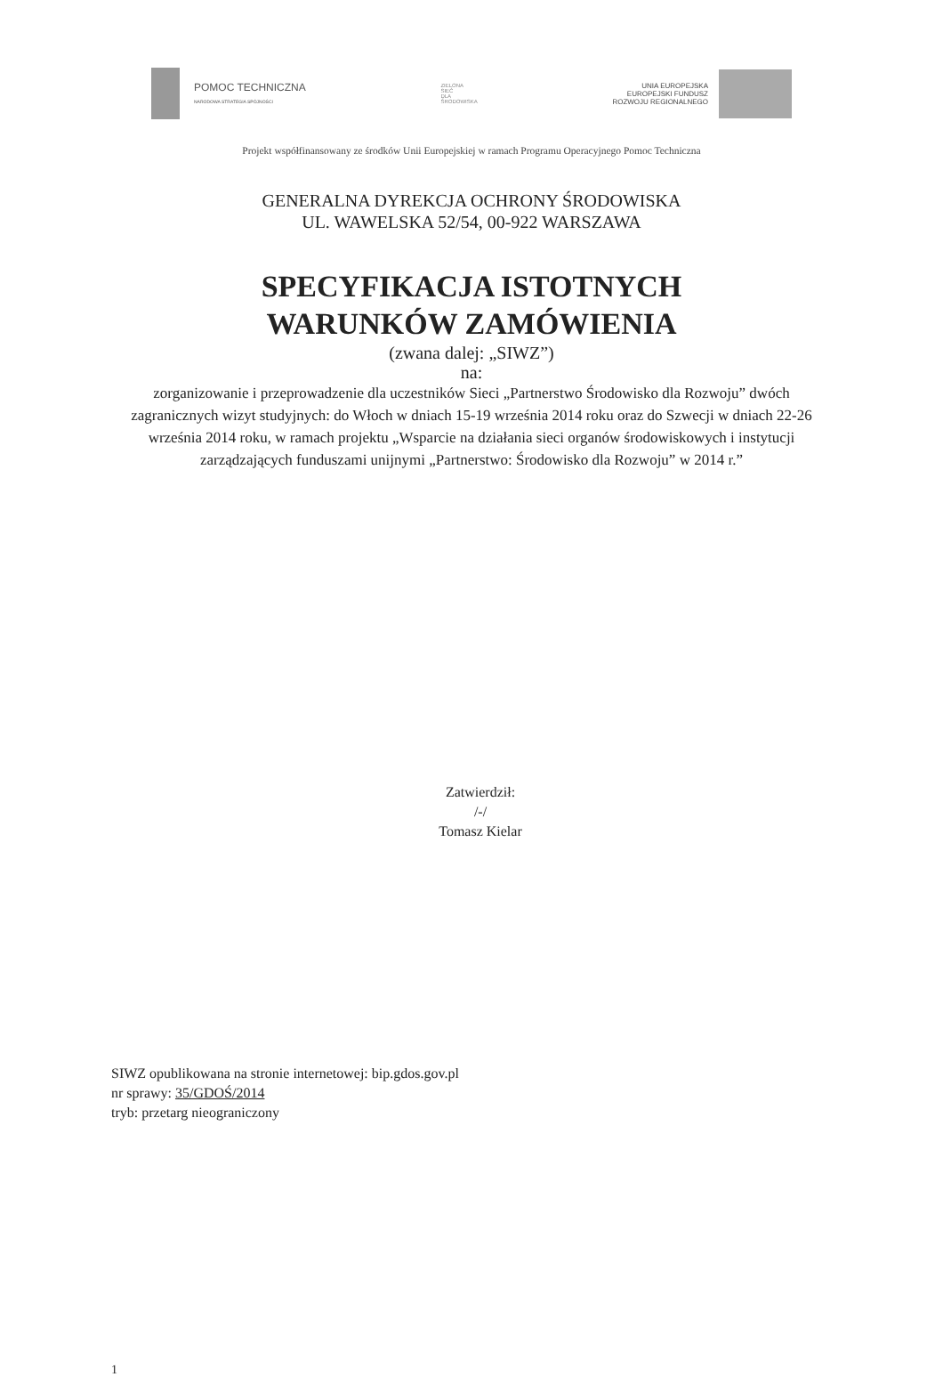POMOC TECHNICZNA
NARODOWA STRATEGIA SPÓJNOŚCI
ZIELONA
SIEĆ
DLA
ŚRODOWISKA
UNIA EUROPEJSKA
EUROPEJSKI FUNDUSZ
ROZWOJU REGIONALNEGO
Projekt współfinansowany ze środków Unii Europejskiej w ramach Programu Operacyjnego Pomoc Techniczna
GENERALNA DYREKCJA OCHRONY ŚRODOWISKA
UL. WAWELSKA 52/54, 00-922 WARSZAWA
SPECYFIKACJA ISTOTNYCH
WARUNKÓW ZAMÓWIENIA
(zwana dalej: „SIWZ”)
na:
zorganizowanie i przeprowadzenie dla uczestników Sieci „Partnerstwo Środowisko dla Rozwoju” dwóch zagranicznych wizyt studyjnych: do Włoch w dniach 15-19 września 2014 roku oraz do Szwecji w dniach 22-26 września 2014 roku, w ramach projektu „Wsparcie na działania sieci organów środowiskowych i instytucji zarządzających funduszami unijnymi „Partnerstwo: Środowisko dla Rozwoju” w 2014 r.”
Zatwierdził:
/-/
Tomasz Kielar
SIWZ opublikowana na stronie internetowej: bip.gdos.gov.pl
nr sprawy: 35/GDOŚ/2014
tryb: przetarg nieograniczony
1